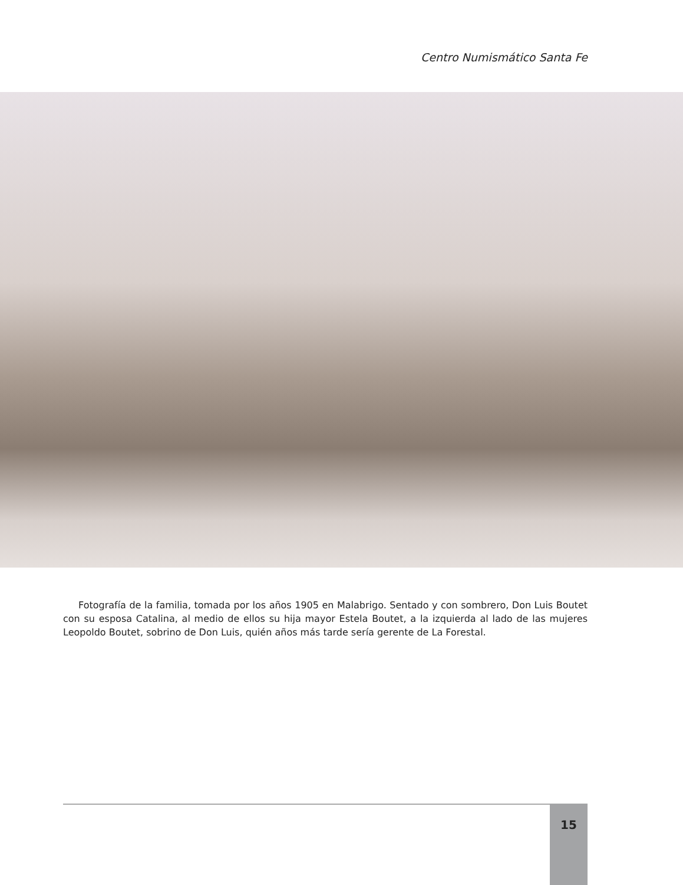Centro Numismático Santa Fe
Fotografía de la familia, tomada por los años 1905 en Malabrigo. Sentado y con sombrero, Don Luis Boutet con su esposa Catalina, al medio de ellos su hija mayor Estela Boutet, a la izquierda al lado de las mujeres Leopoldo Boutet, sobrino de Don Luis, quién años más tarde sería gerente de La Forestal.
15